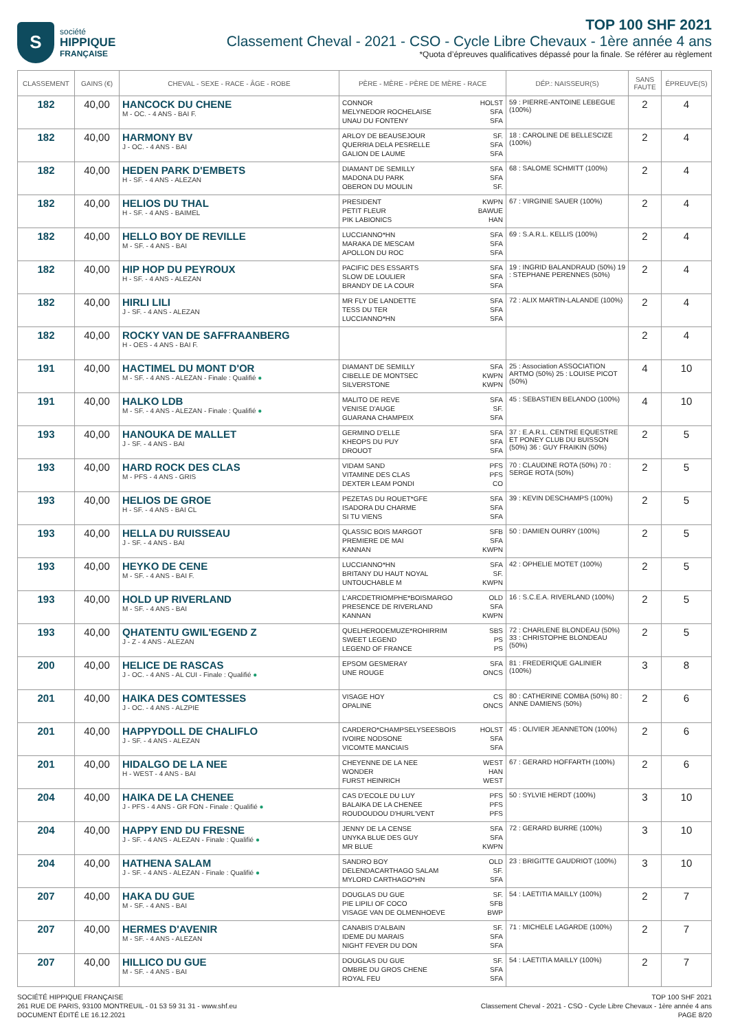S
société
HIPPIQUE
FRANÇAISE
TOP 100 SHF 2021
Classement Cheval - 2021 - CSO - Cycle Libre Chevaux - 1ère année 4 ans
*Quota d’épreuves qualificatives dépassé pour la finale. Se référer au règlement
| CLASSEMENT | GAINS (€) | CHEVAL - SEXE - RACE - ÂGE - ROBE | PÈRE - MÈRE - PÈRE DE MÈRE - RACE | DÉP.: NAISSEUR(S) | SANS FAUTE | ÉPREUVE(S) |
| --- | --- | --- | --- | --- | --- | --- |
| 182 | 40,00 | HANCOCK DU CHENE M - OC. - 4 ANS - BAI F. | CONNOR HOLST MELYNEDOR ROCHELAISE SFA UNAU DU FONTENY SFA | 59 : PIERRE-ANTOINE LEBEGUE (100%) | 2 | 4 |
| 182 | 40,00 | HARMONY BV J - OC. - 4 ANS - BAI | ARLOY DE BEAUSEJOUR SF. QUERRIA DELA PESRELLE SFA GALION DE LAUME SFA | 18 : CAROLINE DE BELLESCIZE (100%) | 2 | 4 |
| 182 | 40,00 | HEDEN PARK D'EMBETS H - SF. - 4 ANS - ALEZAN | DIAMANT DE SEMILLY SFA MADONA DU PARK SFA OBERON DU MOULIN SF. | 68 : SALOME SCHMITT (100%) | 2 | 4 |
| 182 | 40,00 | HELIOS DU THAL H - SF. - 4 ANS - BAIMEL | PRESIDENT KWPN PETIT FLEUR BAWUE PIK LABIONICS HAN | 67 : VIRGINIE SAUER (100%) | 2 | 4 |
| 182 | 40,00 | HELLO BOY DE REVILLE M - SF. - 4 ANS - BAI | LUCCIANNO*HN SFA MARAKA DE MESCAM SFA APOLLON DU ROC SFA | 69 : S.A.R.L. KELLIS (100%) | 2 | 4 |
| 182 | 40,00 | HIP HOP DU PEYROUX H - SF. - 4 ANS - ALEZAN | PACIFIC DES ESSARTS SFA SLOW DE LOULIER SFA BRANDY DE LA COUR SFA | 19 : INGRID BALANDRAUD (50%) 19 : STEPHANE PERENNES (50%) | 2 | 4 |
| 182 | 40,00 | HIRLI LILI J - SF. - 4 ANS - ALEZAN | MR FLY DE LANDETTE SFA TESS DU TER SFA LUCCIANNO*HN SFA | 72 : ALIX MARTIN-LALANDE (100%) | 2 | 4 |
| 182 | 40,00 | ROCKY VAN DE SAFFRAANBERG H - OES - 4 ANS - BAI F. | | | 2 | 4 |
| 191 | 40,00 | HACTIMEL DU MONT D'OR M - SF. - 4 ANS - ALEZAN - Finale : Qualifié ● | DIAMANT DE SEMILLY SFA CIBELLE DE MONTSEC KWPN SILVERSTONE KWPN | 25 : Association ASSOCIATION ARTMO (50%) 25 : LOUISE PICOT (50%) | 4 | 10 |
| 191 | 40,00 | HALKO LDB M - SF. - 4 ANS - ALEZAN - Finale : Qualifié ● | MALITO DE REVE SFA VENISE D'AUGE SF. GUARANA CHAMPEIX SFA | 45 : SEBASTIEN BELANDO (100%) | 4 | 10 |
| 193 | 40,00 | HANOUKA DE MALLET J - SF. - 4 ANS - BAI | GERMINO D'ELLE SFA KHEOPS DU PUY SFA DROUOT SFA | 37 : E.A.R.L. CENTRE EQUESTRE ET PONEY CLUB DU BUISSON (50%) 36 : GUY FRAIKIN (50%) | 2 | 5 |
| 193 | 40,00 | HARD ROCK DES CLAS M - PFS - 4 ANS - GRIS | VIDAM SAND PFS VITAMINE DES CLAS PFS DEXTER LEAM PONDI CO | 70 : CLAUDINE ROTA (50%) 70 : SERGE ROTA (50%) | 2 | 5 |
| 193 | 40,00 | HELIOS DE GROE H - SF. - 4 ANS - BAI CL | PEZETAS DU ROUET*GFE SFA ISADORA DU CHARME SFA SI TU VIENS SFA | 39 : KEVIN DESCHAMPS (100%) | 2 | 5 |
| 193 | 40,00 | HELLA DU RUISSEAU J - SF. - 4 ANS - BAI | QLASSIC BOIS MARGOT SFB PREMIERE DE MAI SFA KANNAN KWPN | 50 : DAMIEN OURRY (100%) | 2 | 5 |
| 193 | 40,00 | HEYKO DE CENE M - SF. - 4 ANS - BAI F. | LUCCIANNO*HN SFA BRITANY DU HAUT NOYAL SF. UNTOUCHABLE M KWPN | 42 : OPHELIE MOTET (100%) | 2 | 5 |
| 193 | 40,00 | HOLD UP RIVERLAND M - SF. - 4 ANS - BAI | L'ARCDETRIOMPHE*BOISMARGO OLD PRESENCE DE RIVERLAND SFA KANNAN KWPN | 16 : S.C.E.A. RIVERLAND (100%) | 2 | 5 |
| 193 | 40,00 | QHATENTU GWIL'EGEND Z J - Z - 4 ANS - ALEZAN | QUELHERODEMUZE*ROHIRRIM SBS SWEET LEGEND PS LEGEND OF FRANCE PS | 72 : CHARLENE BLONDEAU (50%) 33 : CHRISTOPHE BLONDEAU (50%) | 2 | 5 |
| 200 | 40,00 | HELICE DE RASCAS J - OC. - 4 ANS - AL CUI - Finale : Qualifié ● | EPSOM GESMERAY SFA UNE ROUGE ONCS | 81 : FREDERIQUE GALINIER (100%) | 3 | 8 |
| 201 | 40,00 | HAIKA DES COMTESSES J - OC. - 4 ANS - ALZPIE | VISAGE HOY CS OPALINE ONCS | 80 : CATHERINE COMBA (50%) 80 : ANNE DAMIENS (50%) | 2 | 6 |
| 201 | 40,00 | HAPPYDOLL DE CHALIFLO J - SF. - 4 ANS - ALEZAN | CARDERO*CHAMPSELYSEESBOIS HOLST IVOIRE NODSONE SFA VICOMTE MANCIAIS SFA | 45 : OLIVIER JEANNETON (100%) | 2 | 6 |
| 201 | 40,00 | HIDALGO DE LA NEE H - WEST - 4 ANS - BAI | CHEYENNE DE LA NEE WEST WONDER HAN FURST HEINRICH WEST | 67 : GERARD HOFFARTH (100%) | 2 | 6 |
| 204 | 40,00 | HAIKA DE LA CHENEE J - PFS - 4 ANS - GR FON - Finale : Qualifié ● | CAS D'ECOLE DU LUY PFS BALAIKA DE LA CHENEE PFS ROUDOUDOU D'HURL'VENT PFS | 50 : SYLVIE HERDT (100%) | 3 | 10 |
| 204 | 40,00 | HAPPY END DU FRESNE J - SF. - 4 ANS - ALEZAN - Finale : Qualifié ● | JENNY DE LA CENSE SFA UNYKA BLUE DES GUY SFA MR BLUE KWPN | 72 : GERARD BURRE (100%) | 3 | 10 |
| 204 | 40,00 | HATHENA SALAM J - SF. - 4 ANS - ALEZAN - Finale : Qualifié ● | SANDRO BOY OLD DELENDACARTHAGO SALAM SF. MYLORD CARTHAGO*HN SFA | 23 : BRIGITTE GAUDRIOT (100%) | 3 | 10 |
| 207 | 40,00 | HAKA DU GUE M - SF. - 4 ANS - BAI | DOUGLAS DU GUE SF. PIE LIPILI OF COCO SFB VISAGE VAN DE OLMENHOEVE BWP | 54 : LAETITIA MAILLY (100%) | 2 | 7 |
| 207 | 40,00 | HERMES D'AVENIR M - SF. - 4 ANS - ALEZAN | CANABIS D'ALBAIN SF. IDEME DU MARAIS SFA NIGHT FEVER DU DON SFA | 71 : MICHELE LAGARDE (100%) | 2 | 7 |
| 207 | 40,00 | HILLICO DU GUE M - SF. - 4 ANS - BAI | DOUGLAS DU GUE SF. OMBRE DU GROS CHENE SFA ROYAL FEU SFA | 54 : LAETITIA MAILLY (100%) | 2 | 7 |
SOCIÉTÉ HIPPIQUE FRANÇAISE
261 RUE DE PARIS, 93100 MONTREUIL - 01 53 59 31 31 - www.shf.eu
DOCUMENT ÉDITÉ LE 16.12.2021
TOP 100 SHF 2021
Classement Cheval - 2021 - CSO - Cycle Libre Chevaux - 1ère année 4 ans
PAGE 8/20